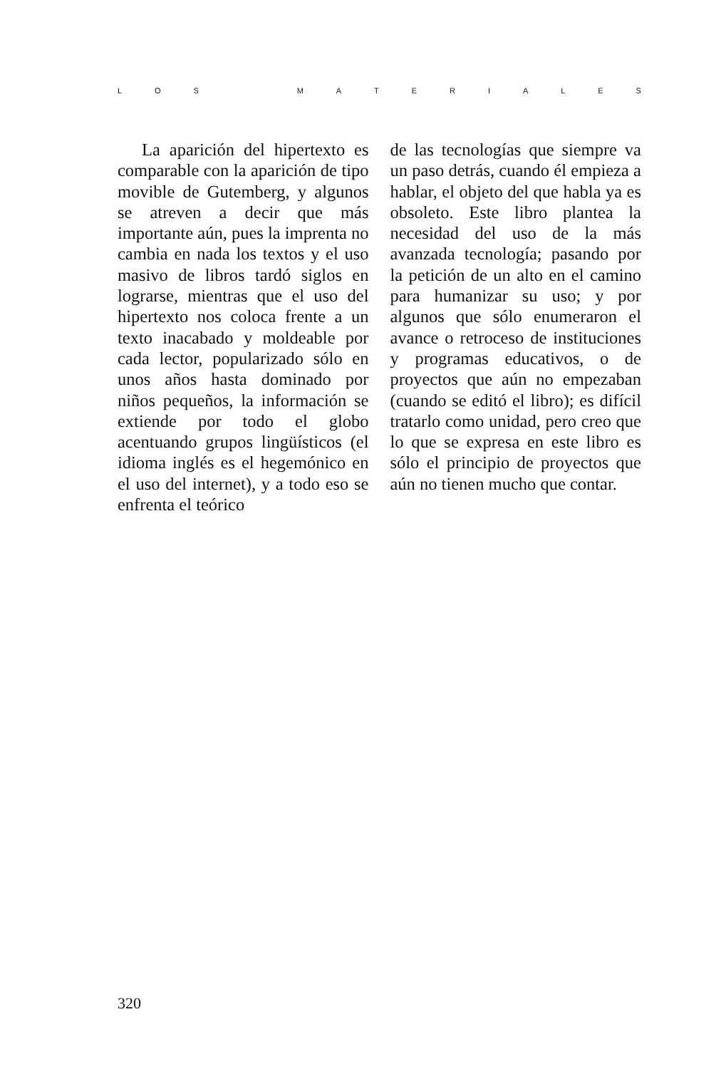LOS MATERIALES
La aparición del hipertexto es comparable con la aparición de tipo movible de Gutemberg, y algunos se atreven a decir que más importante aún, pues la imprenta no cambia en nada los textos y el uso masivo de libros tardó siglos en lograrse, mientras que el uso del hipertexto nos coloca frente a un texto inacabado y moldeable por cada lector, popularizado sólo en unos años hasta dominado por niños pequeños, la información se extiende por todo el globo acentuando grupos lingüísticos (el idioma inglés es el hegemónico en el uso del internet), y a todo eso se enfrenta el teórico
de las tecnologías que siempre va un paso detrás, cuando él empieza a hablar, el objeto del que habla ya es obsoleto. Este libro plantea la necesidad del uso de la más avanzada tecnología; pasando por la petición de un alto en el camino para humanizar su uso; y por algunos que sólo enumeraron el avance o retroceso de instituciones y programas educativos, o de proyectos que aún no empezaban (cuando se editó el libro); es difícil tratarlo como unidad, pero creo que lo que se expresa en este libro es sólo el principio de proyectos que aún no tienen mucho que contar.
320